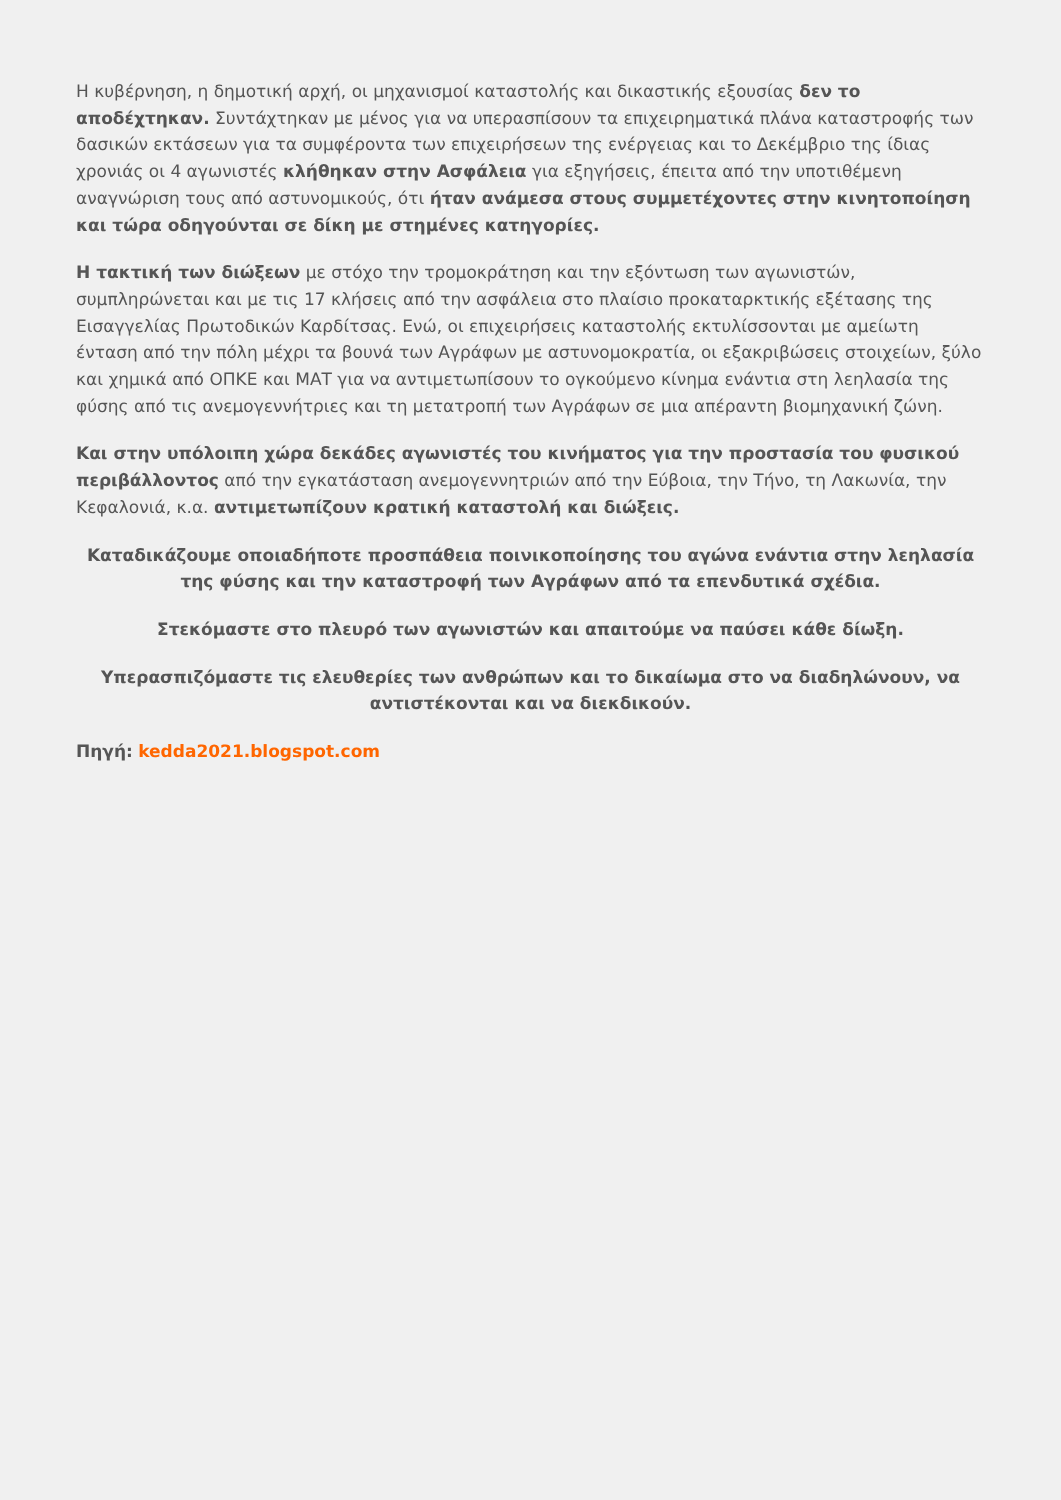Η κυβέρνηση, η δημοτική αρχή, οι μηχανισμοί καταστολής και δικαστικής εξουσίας δεν το αποδέχτηκαν. Συντάχτηκαν με μένος για να υπερασπίσουν τα επιχειρηματικά πλάνα καταστροφής των δασικών εκτάσεων για τα συμφέροντα των επιχειρήσεων της ενέργειας και το Δεκέμβριο της ίδιας χρονιάς οι 4 αγωνιστές κλήθηκαν στην Ασφάλεια για εξηγήσεις, έπειτα από την υποτιθέμενη αναγνώριση τους από αστυνομικούς, ότι ήταν ανάμεσα στους συμμετέχοντες στην κινητοποίηση και τώρα οδηγούνται σε δίκη με στημένες κατηγορίες.
Η τακτική των διώξεων με στόχο την τρομοκράτηση και την εξόντωση των αγωνιστών, συμπληρώνεται και με τις 17 κλήσεις από την ασφάλεια στο πλαίσιο προκαταρκτικής εξέτασης της Εισαγγελίας Πρωτοδικών Καρδίτσας. Ενώ, οι επιχειρήσεις καταστολής εκτυλίσσονται με αμείωτη ένταση από την πόλη μέχρι τα βουνά των Αγράφων με αστυνομοκρατία, οι εξακριβώσεις στοιχείων, ξύλο και χημικά από ΟΠΚΕ και ΜΑΤ για να αντιμετωπίσουν το ογκούμενο κίνημα ενάντια στη λεηλασία της φύσης από τις ανεμογεννήτριες και τη μετατροπή των Αγράφων σε μια απέραντη βιομηχανική ζώνη.
Και στην υπόλοιπη χώρα δεκάδες αγωνιστές του κινήματος για την προστασία του φυσικού περιβάλλοντος από την εγκατάσταση ανεμογεννητριών από την Εύβοια, την Τήνο, τη Λακωνία, την Κεφαλονιά, κ.α. αντιμετωπίζουν κρατική καταστολή και διώξεις.
Καταδικάζουμε οποιαδήποτε προσπάθεια ποινικοποίησης του αγώνα ενάντια στην λεηλασία της φύσης και την καταστροφή των Αγράφων από τα επενδυτικά σχέδια.
Στεκόμαστε στο πλευρό των αγωνιστών και απαιτούμε να παύσει κάθε δίωξη.
Υπερασπιζόμαστε τις ελευθερίες των ανθρώπων και το δικαίωμα στο να διαδηλώνουν, να αντιστέκονται και να διεκδικούν.
Πηγή: kedda2021.blogspot.com